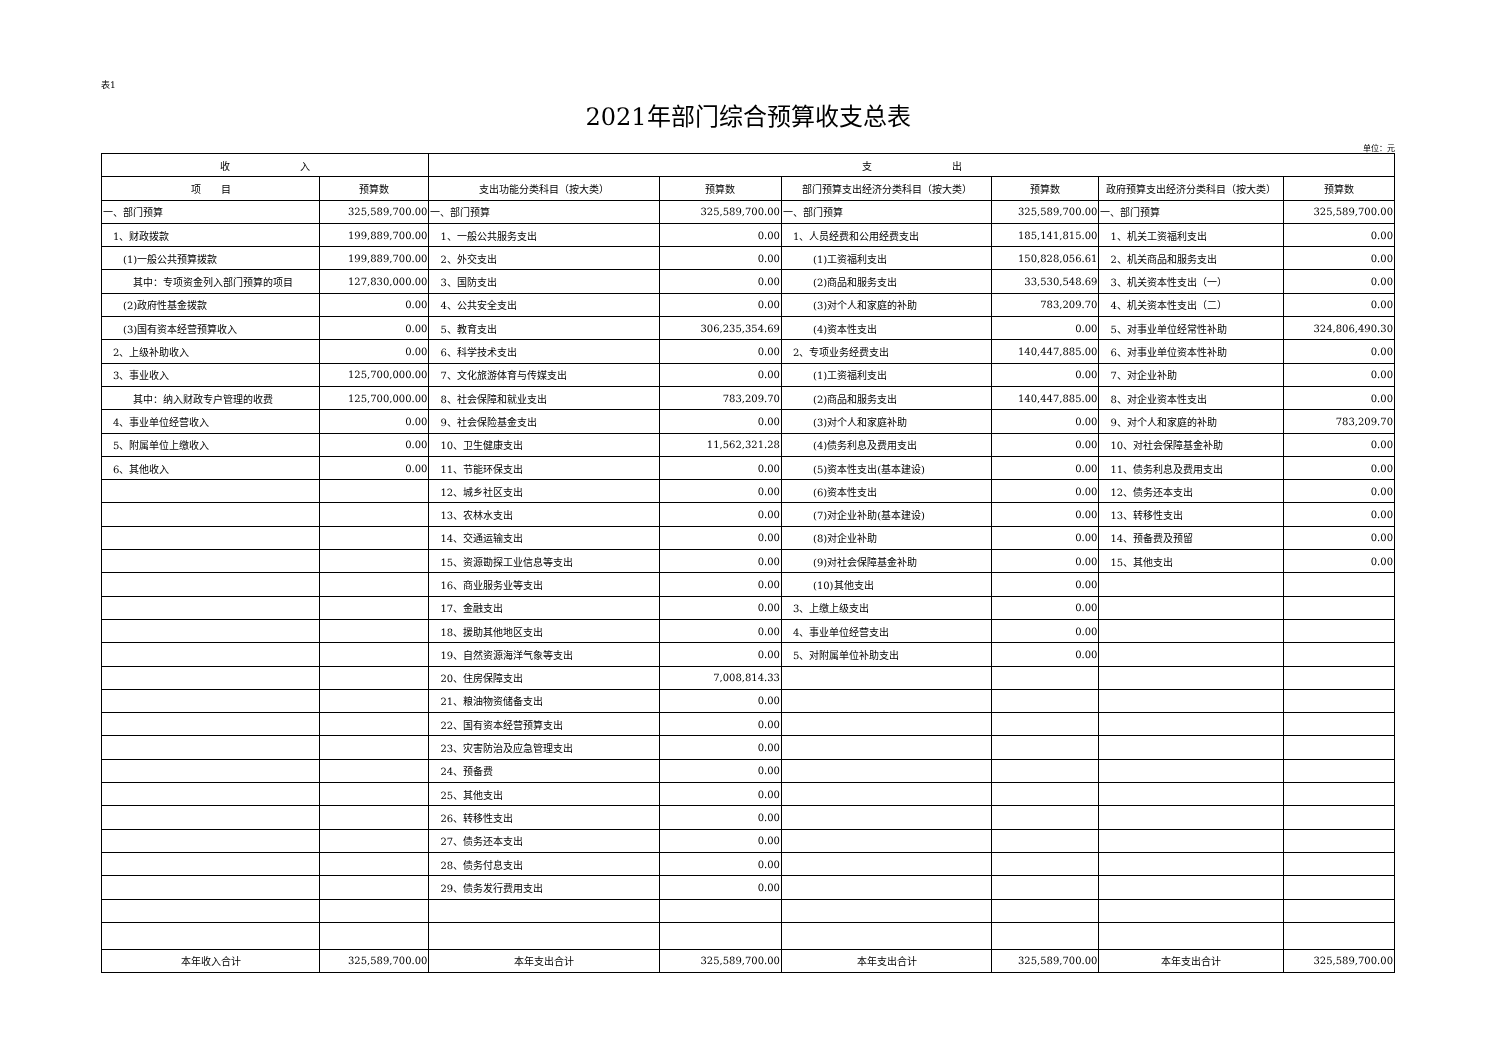表1
2021年部门综合预算收支总表
单位：元
| 收 入 | | 支 出 | | | | | |
| --- | --- | --- | --- | --- | --- | --- | --- |
| 项 目 | 预算数 | 支出功能分类科目（按大类） | 预算数 | 部门预算支出经济分类科目（按大类） | 预算数 | 政府预算支出经济分类科目（按大类） | 预算数 |
| 一、部门预算 | 325,589,700.00 | 一、部门预算 | 325,589,700.00 | 一、部门预算 | 325,589,700.00 | 一、部门预算 | 325,589,700.00 |
| 1、财政拨款 | 199,889,700.00 | 1、一般公共服务支出 | 0.00 | 1、人员经费和公用经费支出 | 185,141,815.00 | 1、机关工资福利支出 | 0.00 |
| (1)一般公共预算拨款 | 199,889,700.00 | 2、外交支出 | 0.00 | (1)工资福利支出 | 150,828,056.61 | 2、机关商品和服务支出 | 0.00 |
| 其中：专项资金列入部门预算的项目 | 127,830,000.00 | 3、国防支出 | 0.00 | (2)商品和服务支出 | 33,530,548.69 | 3、机关资本性支出（一） | 0.00 |
| (2)政府性基金拨款 | 0.00 | 4、公共安全支出 | 0.00 | (3)对个人和家庭的补助 | 783,209.70 | 4、机关资本性支出（二） | 0.00 |
| (3)国有资本经营预算收入 | 0.00 | 5、教育支出 | 306,235,354.69 | (4)资本性支出 | 0.00 | 5、对事业单位经常性补助 | 324,806,490.30 |
| 2、上级补助收入 | 0.00 | 6、科学技术支出 | 0.00 | 2、专项业务经费支出 | 140,447,885.00 | 6、对事业单位资本性补助 | 0.00 |
| 3、事业收入 | 125,700,000.00 | 7、文化旅游体育与传媒支出 | 0.00 | (1)工资福利支出 | 0.00 | 7、对企业补助 | 0.00 |
| 其中：纳入财政专户管理的收费 | 125,700,000.00 | 8、社会保障和就业支出 | 783,209.70 | (2)商品和服务支出 | 140,447,885.00 | 8、对企业资本性支出 | 0.00 |
| 4、事业单位经营收入 | 0.00 | 9、社会保险基金支出 | 0.00 | (3)对个人和家庭补助 | 0.00 | 9、对个人和家庭的补助 | 783,209.70 |
| 5、附属单位上缴收入 | 0.00 | 10、卫生健康支出 | 11,562,321.28 | (4)债务利息及费用支出 | 0.00 | 10、对社会保障基金补助 | 0.00 |
| 6、其他收入 | 0.00 | 11、节能环保支出 | 0.00 | (5)资本性支出(基本建设) | 0.00 | 11、债务利息及费用支出 | 0.00 |
| | | 12、城乡社区支出 | 0.00 | (6)资本性支出 | 0.00 | 12、债务还本支出 | 0.00 |
| | | 13、农林水支出 | 0.00 | (7)对企业补助(基本建设) | 0.00 | 13、转移性支出 | 0.00 |
| | | 14、交通运输支出 | 0.00 | (8)对企业补助 | 0.00 | 14、预备费及预留 | 0.00 |
| | | 15、资源勘探工业信息等支出 | 0.00 | (9)对社会保障基金补助 | 0.00 | 15、其他支出 | 0.00 |
| | | 16、商业服务业等支出 | 0.00 | (10)其他支出 | 0.00 | | |
| | | 17、金融支出 | 0.00 | 3、上缴上级支出 | 0.00 | | |
| | | 18、援助其他地区支出 | 0.00 | 4、事业单位经营支出 | 0.00 | | |
| | | 19、自然资源海洋气象等支出 | 0.00 | 5、对附属单位补助支出 | 0.00 | | |
| | | 20、住房保障支出 | 7,008,814.33 | | | | |
| | | 21、粮油物资储备支出 | 0.00 | | | | |
| | | 22、国有资本经营预算支出 | 0.00 | | | | |
| | | 23、灾害防治及应急管理支出 | 0.00 | | | | |
| | | 24、预备费 | 0.00 | | | | |
| | | 25、其他支出 | 0.00 | | | | |
| | | 26、转移性支出 | 0.00 | | | | |
| | | 27、债务还本支出 | 0.00 | | | | |
| | | 28、债务付息支出 | 0.00 | | | | |
| | | 29、债务发行费用支出 | 0.00 | | | | |
| 本年收入合计 | 325,589,700.00 | 本年支出合计 | 325,589,700.00 | 本年支出合计 | 325,589,700.00 | 本年支出合计 | 325,589,700.00 |